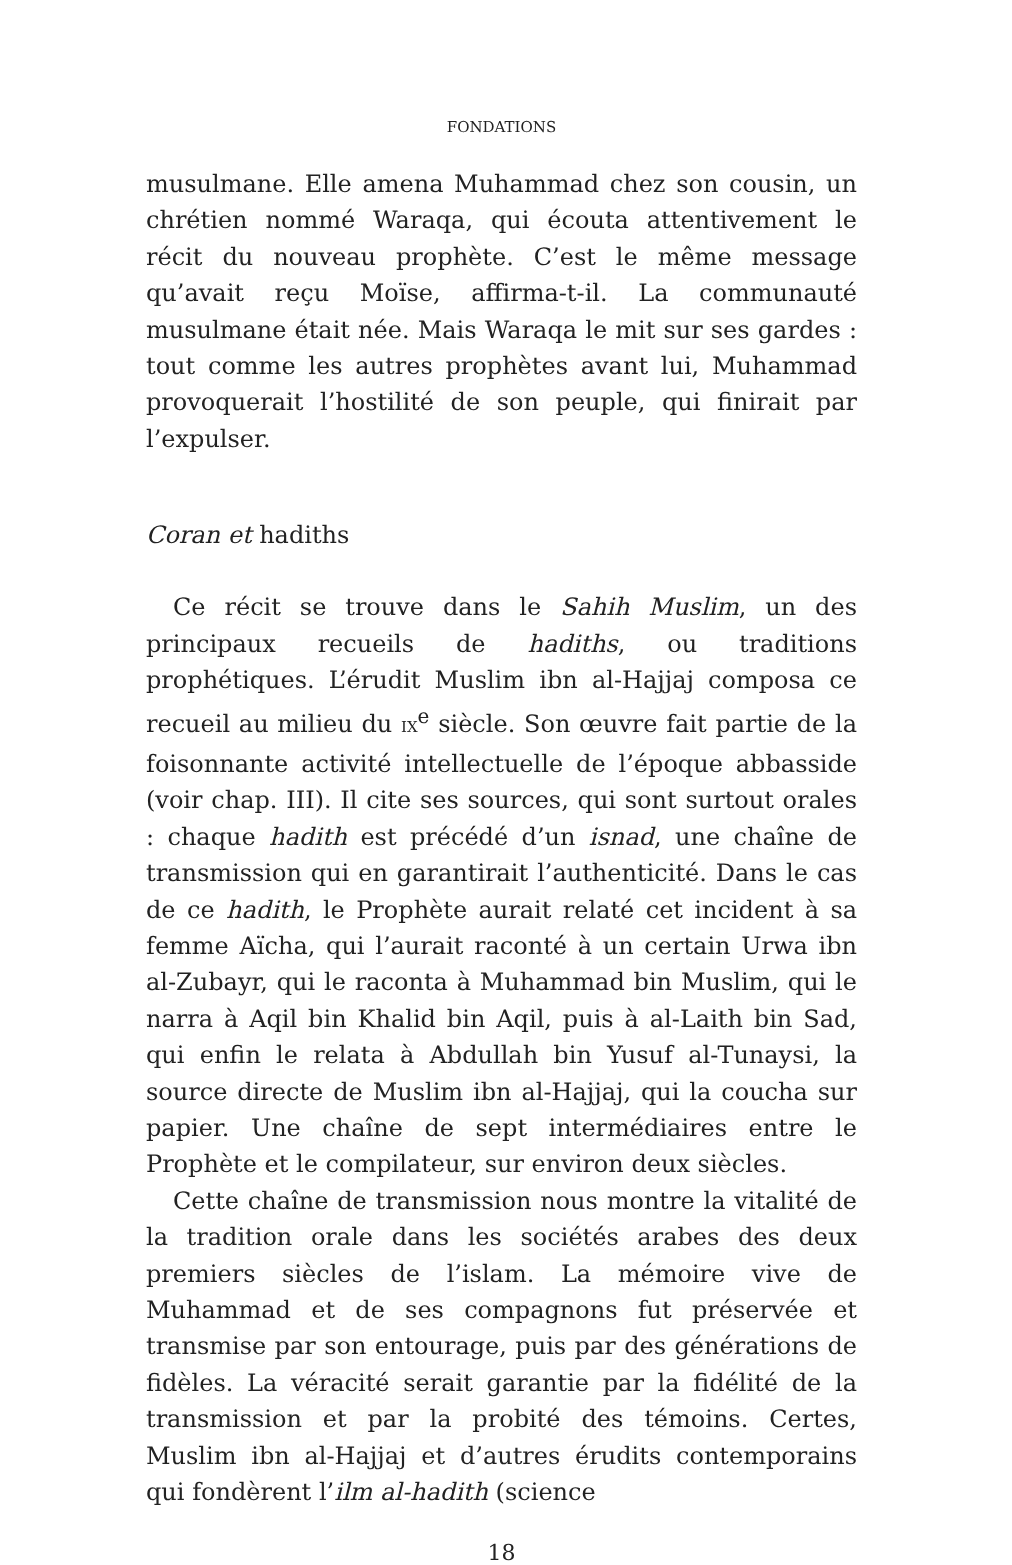FONDATIONS
musulmane. Elle amena Muhammad chez son cousin, un chrétien nommé Waraqa, qui écouta attentivement le récit du nouveau prophète. C’est le même message qu’avait reçu Moïse, affirma-t-il. La communauté musulmane était née. Mais Waraqa le mit sur ses gardes : tout comme les autres prophètes avant lui, Muhammad provoquerait l’hostilité de son peuple, qui finirait par l’expulser.
Coran et hadiths
Ce récit se trouve dans le Sahih Muslim, un des principaux recueils de hadiths, ou traditions prophétiques. L’érudit Muslim ibn al-Hajjaj composa ce recueil au milieu du IX<sup>e</sup> siècle. Son œuvre fait partie de la foisonnante activité intellectuelle de l’époque abbasside (voir chap. III). Il cite ses sources, qui sont surtout orales : chaque hadith est précédé d’un isnad, une chaîne de transmission qui en garantirait l’authenticité. Dans le cas de ce hadith, le Prophète aurait relaté cet incident à sa femme Aïcha, qui l’aurait raconté à un certain Urwa ibn al-Zubayr, qui le raconta à Muhammad bin Muslim, qui le narra à Aqil bin Khalid bin Aqil, puis à al-Laith bin Sad, qui enfin le relata à Abdullah bin Yusuf al-Tunaysi, la source directe de Muslim ibn al-Hajjaj, qui la coucha sur papier. Une chaîne de sept intermédiaires entre le Prophète et le compilateur, sur environ deux siècles.
Cette chaîne de transmission nous montre la vitalité de la tradition orale dans les sociétés arabes des deux premiers siècles de l’islam. La mémoire vive de Muhammad et de ses compagnons fut préservée et transmise par son entourage, puis par des générations de fidèles. La véracité serait garantie par la fidélité de la transmission et par la probité des témoins. Certes, Muslim ibn al-Hajjaj et d’autres érudits contemporains qui fondèrent l’ilm al-hadith (science
18